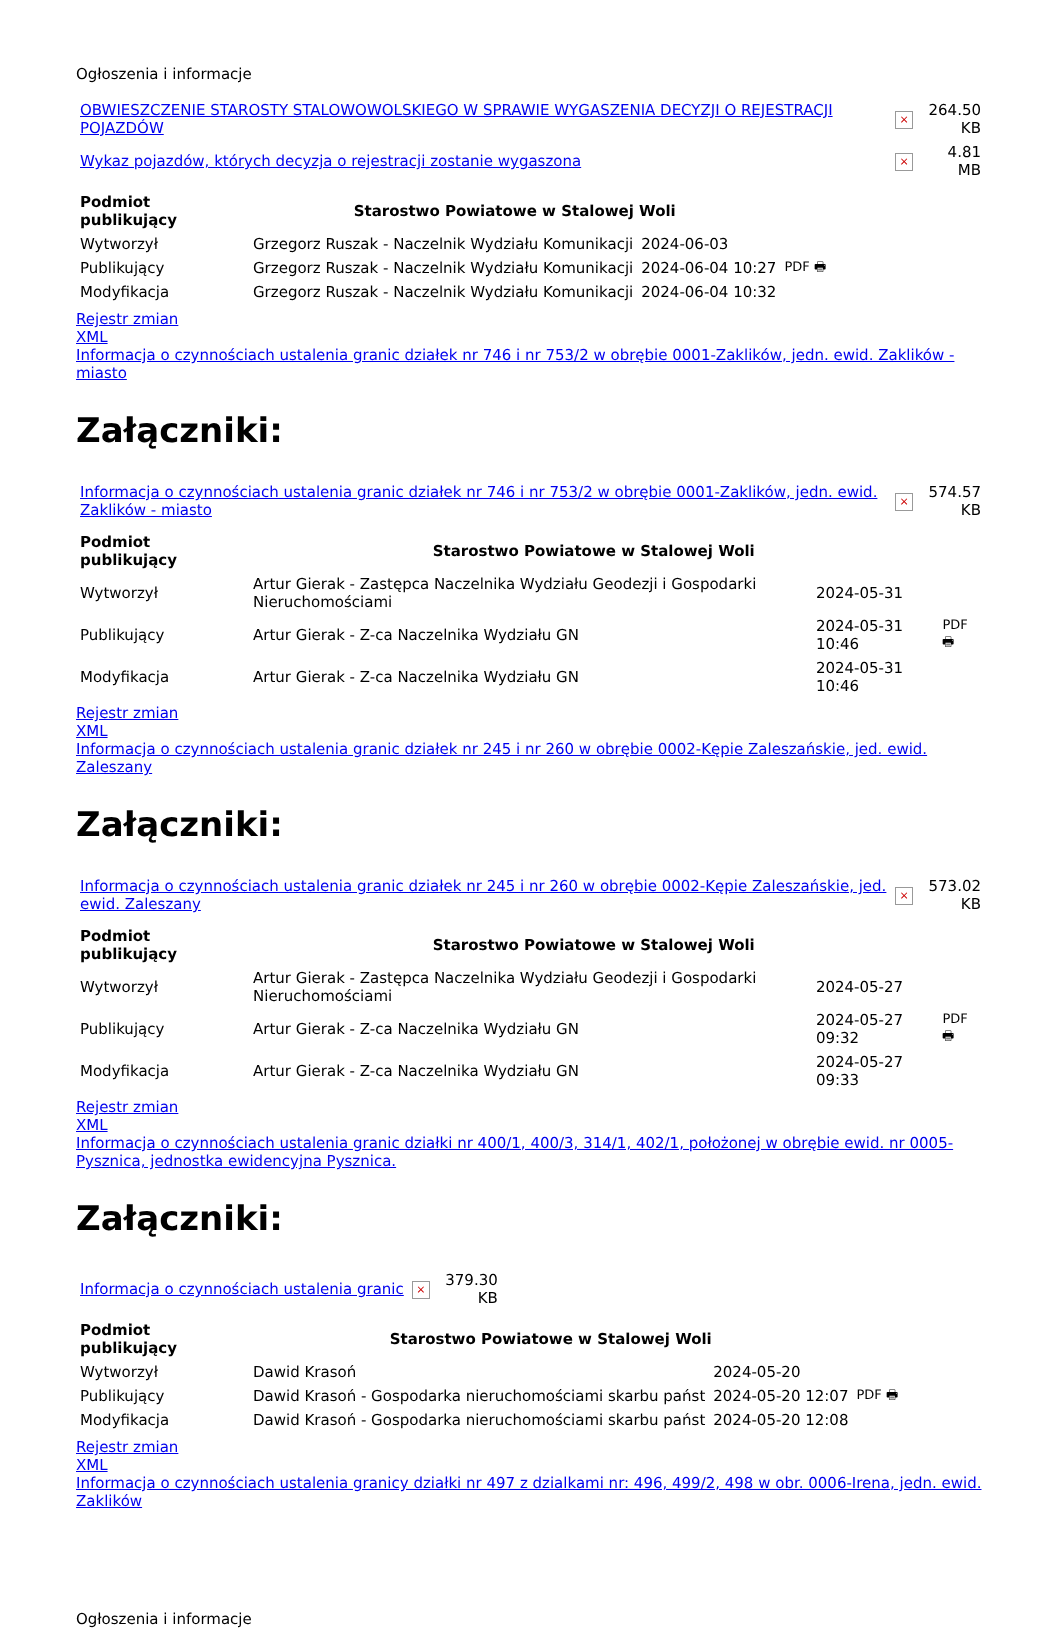Ogłoszenia i informacje
| OBWIESZCZENIE STAROSTY STALOWOWOLSKIEGO W SPRAWIE WYGASZENIA DECYZJI O REJESTRACJI POJAZDÓW | × | 264.50 KB |
| Wykaz pojazdów, których decyzja o rejestracji zostanie wygaszona | × | 4.81 MB |
| Podmiot publikujący | Starostwo Powiatowe w Stalowej Woli | | |
| Wytworzył | Grzegorz Ruszak - Naczelnik Wydziału Komunikacji | 2024-06-03 | PDF 🖶 |
| Publikujący | Grzegorz Ruszak - Naczelnik Wydziału Komunikacji | 2024-06-04 10:27 | |
| Modyfikacja | Grzegorz Ruszak - Naczelnik Wydziału Komunikacji | 2024-06-04 10:32 | |
Rejestr zmian
XML
Informacja o czynnościach ustalenia granic działek nr 746 i nr 753/2 w obrębie 0001-Zaklików, jedn. ewid. Zaklików - miasto
Załączniki:
| Informacja o czynnościach ustalenia granic działek nr 746 i nr 753/2 w obrębie 0001-Zaklików, jedn. ewid. Zaklików - miasto | × | 574.57 KB |
| Podmiot publikujący | Starostwo Powiatowe w Stalowej Woli | | |
| Wytworzył | Artur Gierak - Zastępca Naczelnika Wydziału Geodezji i Gospodarki Nieruchomościami | 2024-05-31 | PDF 🖶 |
| Publikujący | Artur Gierak - Z-ca Naczelnika Wydziału GN | 2024-05-31 10:46 | |
| Modyfikacja | Artur Gierak - Z-ca Naczelnika Wydziału GN | 2024-05-31 10:46 | |
Rejestr zmian
XML
Informacja o czynnościach ustalenia granic działek nr 245 i nr 260 w obrębie 0002-Kępie Zaleszańskie, jed. ewid. Zaleszany
Załączniki:
| Informacja o czynnościach ustalenia granic działek nr 245 i nr 260 w obrębie 0002-Kępie Zaleszańskie, jed. ewid. Zaleszany | × | 573.02 KB |
| Podmiot publikujący | Starostwo Powiatowe w Stalowej Woli | | |
| Wytworzył | Artur Gierak - Zastępca Naczelnika Wydziału Geodezji i Gospodarki Nieruchomościami | 2024-05-27 | PDF 🖶 |
| Publikujący | Artur Gierak - Z-ca Naczelnika Wydziału GN | 2024-05-27 09:32 | |
| Modyfikacja | Artur Gierak - Z-ca Naczelnika Wydziału GN | 2024-05-27 09:33 | |
Rejestr zmian
XML
Informacja o czynnościach ustalenia granic działki nr 400/1, 400/3, 314/1, 402/1, położonej w obrębie ewid. nr 0005-Pysznica, jednostka ewidencyjna Pysznica.
Załączniki:
| Informacja o czynnościach ustalenia granic | × | 379.30 KB |
| Podmiot publikujący | Starostwo Powiatowe w Stalowej Woli | | |
| Wytworzył | Dawid Krasoń | 2024-05-20 | PDF 🖶 |
| Publikujący | Dawid Krasoń - Gospodarka nieruchomościami skarbu państ | 2024-05-20 12:07 | |
| Modyfikacja | Dawid Krasoń - Gospodarka nieruchomościami skarbu państ | 2024-05-20 12:08 | |
Rejestr zmian
XML
Informacja o czynnościach ustalenia granicy działki nr 497 z dzialkami nr: 496, 499/2, 498 w obr. 0006-Irena, jedn. ewid. Zaklików
Ogłoszenia i informacje